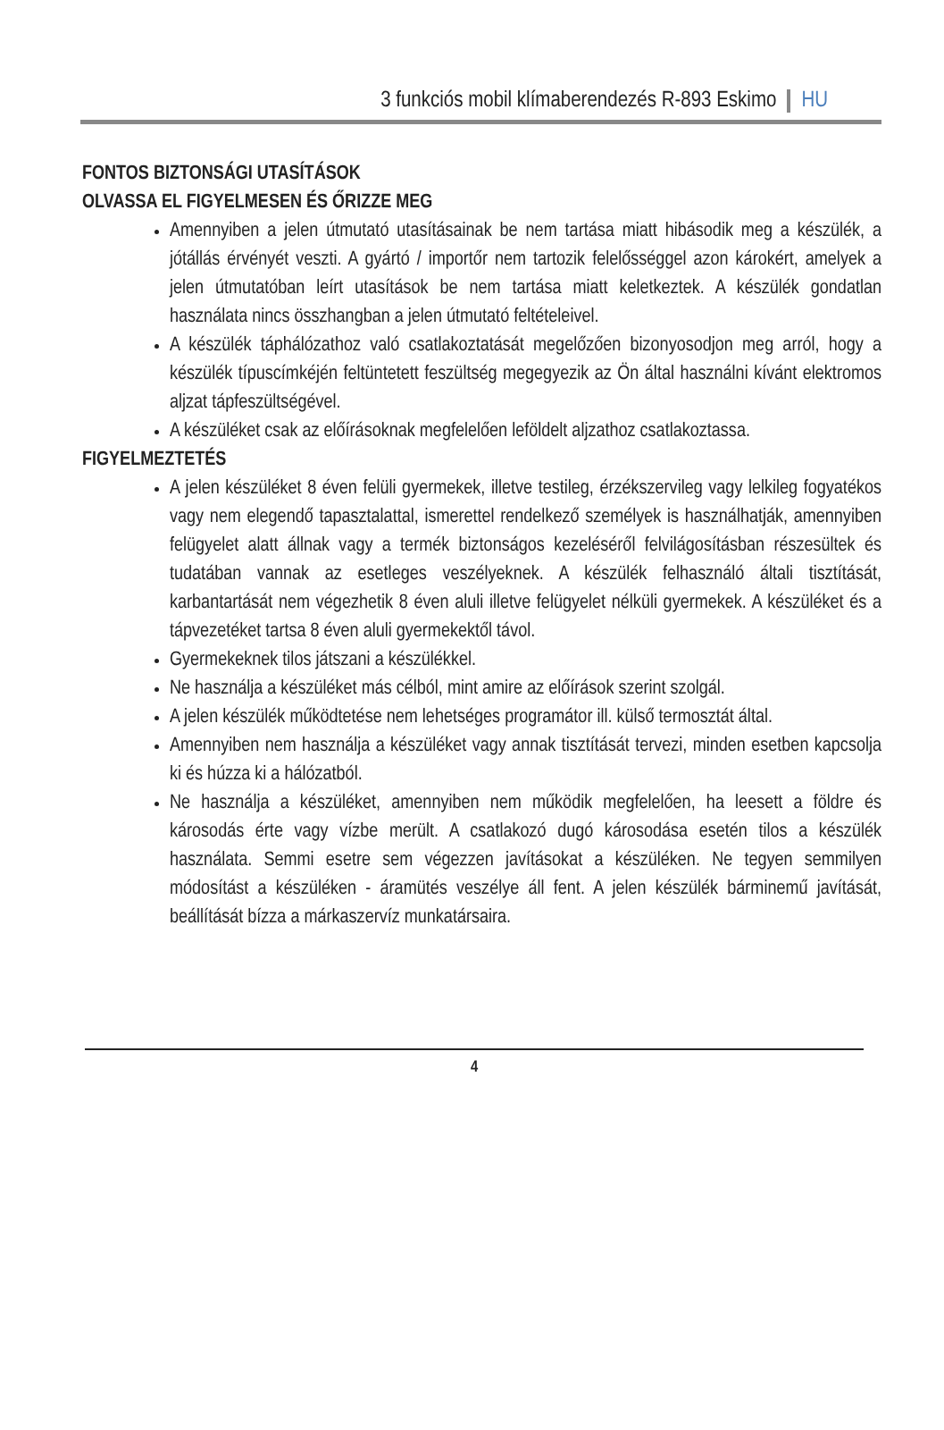3 funkciós mobil klímaberendezés R-893 Eskimo HU
FONTOS BIZTONSÁGI UTASÍTÁSOK
OLVASSA EL FIGYELMESEN ÉS ŐRIZZE MEG
Amennyiben a jelen útmutató utasításainak be nem tartása miatt hibásodik meg a készülék, a jótállás érvényét veszti. A gyártó / importőr nem tartozik felelősséggel azon károkért, amelyek a jelen útmutatóban leírt utasítások be nem tartása miatt keletkeztek. A készülék gondatlan használata nincs összhangban a jelen útmutató feltételeivel.
A készülék táphálózathoz való csatlakoztatását megelőzően bizonyosodjon meg arról, hogy a készülék típuscímkéjén feltüntetett feszültség megegyezik az Ön által használni kívánt elektromos aljzat tápfeszültségével.
A készüléket csak az előírásoknak megfelelően leföldelt aljzathoz csatlakoztassa.
FIGYELMEZTETÉS
A jelen készüléket 8 éven felüli gyermekek, illetve testileg, érzékszervileg vagy lelkileg fogyatékos vagy nem elegendő tapasztalattal, ismerettel rendelkező személyek is használhatják, amennyiben felügyelet alatt állnak vagy a termék biztonságos kezeléséről felvilágosításban részesültek és tudatában vannak az esetleges veszélyeknek. A készülék felhasználó általi tisztítását, karbantartását nem végezhetik 8 éven aluli illetve felügyelet nélküli gyermekek. A készüléket és a tápvezetéket tartsa 8 éven aluli gyermekektől távol.
Gyermekeknek tilos játszani a készülékkel.
Ne használja a készüléket más célból, mint amire az előírások szerint szolgál.
A jelen készülék működtetése nem lehetséges programátor ill. külső termosztát által.
Amennyiben nem használja a készüléket vagy annak tisztítását tervezi, minden esetben kapcsolja ki és húzza ki a hálózatból.
Ne használja a készüléket, amennyiben nem működik megfelelően, ha leesett a földre és károsodás érte vagy vízbe merült. A csatlakozó dugó károsodása esetén tilos a készülék használata. Semmi esetre sem végezzen javításokat a készüléken. Ne tegyen semmilyen módosítást a készüléken - áramütés veszélye áll fent. A jelen készülék bárminemű javítását, beállítását bízza a márkaszervíz munkatársaira.
4